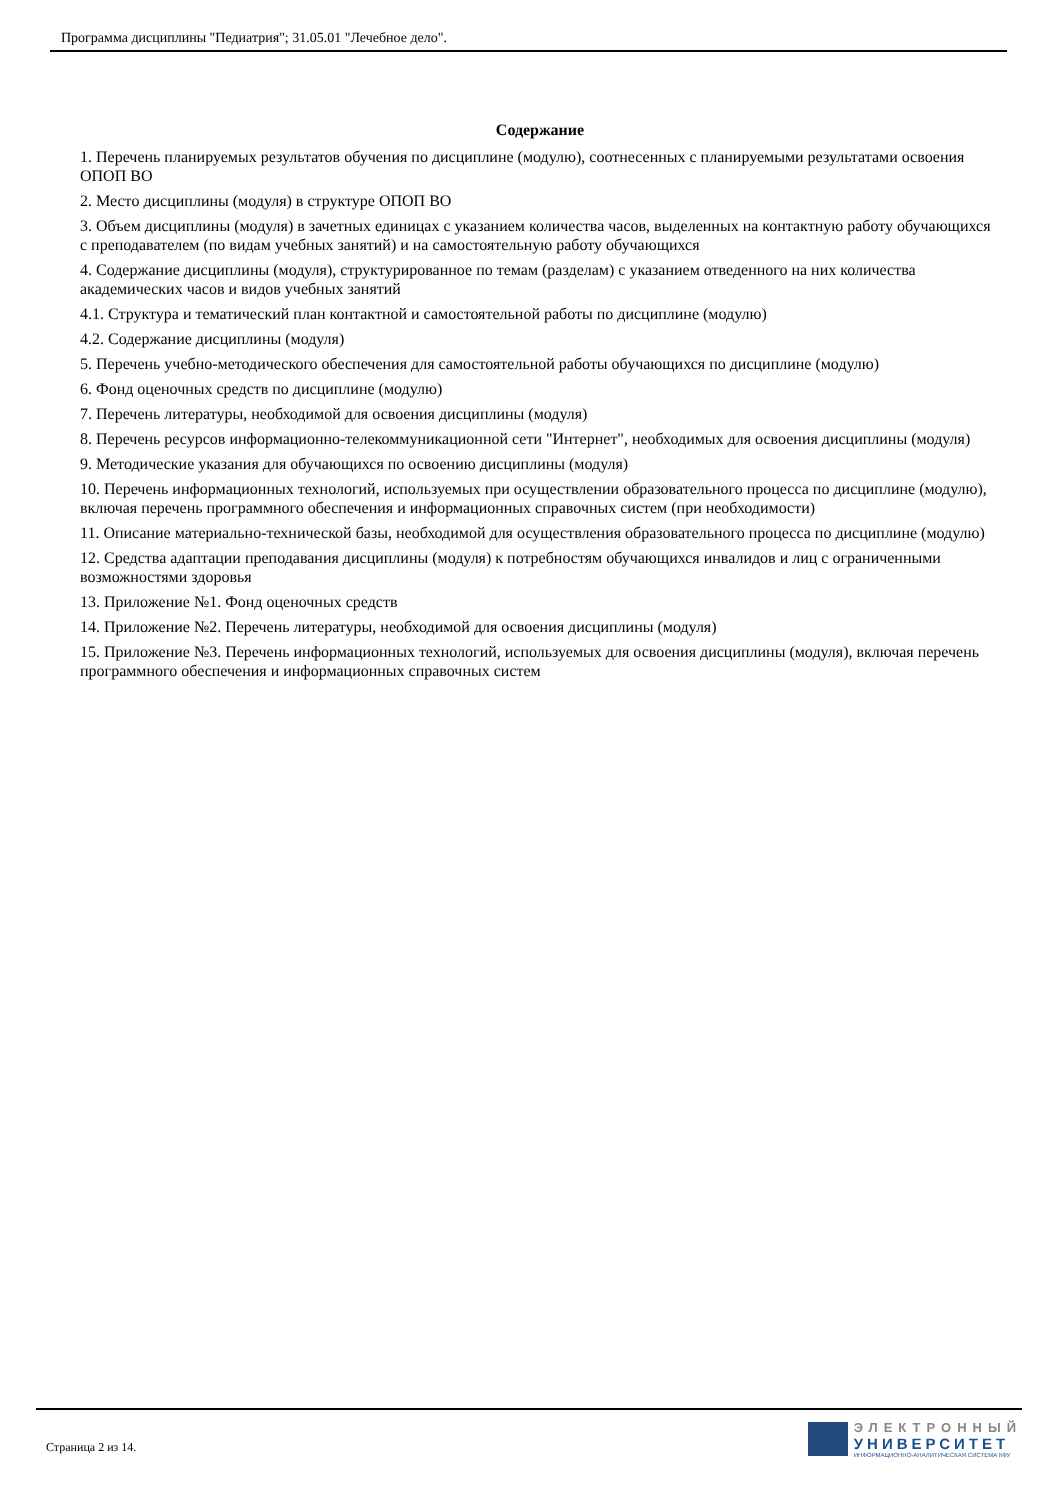Программа дисциплины "Педиатрия"; 31.05.01 "Лечебное дело".
Содержание
1. Перечень планируемых результатов обучения по дисциплине (модулю), соотнесенных с планируемыми результатами освоения ОПОП ВО
2. Место дисциплины (модуля) в структуре ОПОП ВО
3. Объем дисциплины (модуля) в зачетных единицах с указанием количества часов, выделенных на контактную работу обучающихся с преподавателем (по видам учебных занятий) и на самостоятельную работу обучающихся
4. Содержание дисциплины (модуля), структурированное по темам (разделам) с указанием отведенного на них количества академических часов и видов учебных занятий
4.1. Структура и тематический план контактной и самостоятельной работы по дисциплине (модулю)
4.2. Содержание дисциплины (модуля)
5. Перечень учебно-методического обеспечения для самостоятельной работы обучающихся по дисциплине (модулю)
6. Фонд оценочных средств по дисциплине (модулю)
7. Перечень литературы, необходимой для освоения дисциплины (модуля)
8. Перечень ресурсов информационно-телекоммуникационной сети "Интернет", необходимых для освоения дисциплины (модуля)
9. Методические указания для обучающихся по освоению дисциплины (модуля)
10. Перечень информационных технологий, используемых при осуществлении образовательного процесса по дисциплине (модулю), включая перечень программного обеспечения и информационных справочных систем (при необходимости)
11. Описание материально-технической базы, необходимой для осуществления образовательного процесса по дисциплине (модулю)
12. Средства адаптации преподавания дисциплины (модуля) к потребностям обучающихся инвалидов и лиц с ограниченными возможностями здоровья
13. Приложение №1. Фонд оценочных средств
14. Приложение №2. Перечень литературы, необходимой для освоения дисциплины (модуля)
15. Приложение №3. Перечень информационных технологий, используемых для освоения дисциплины (модуля), включая перечень программного обеспечения и информационных справочных систем
Страница 2 из 14.
ЭЛЕКТРОННЫЙ
УНИВЕРСИТЕТ
ИНФОРМАЦИОННО-АНАЛИТИЧЕСКАЯ СИСТЕМА КФУ